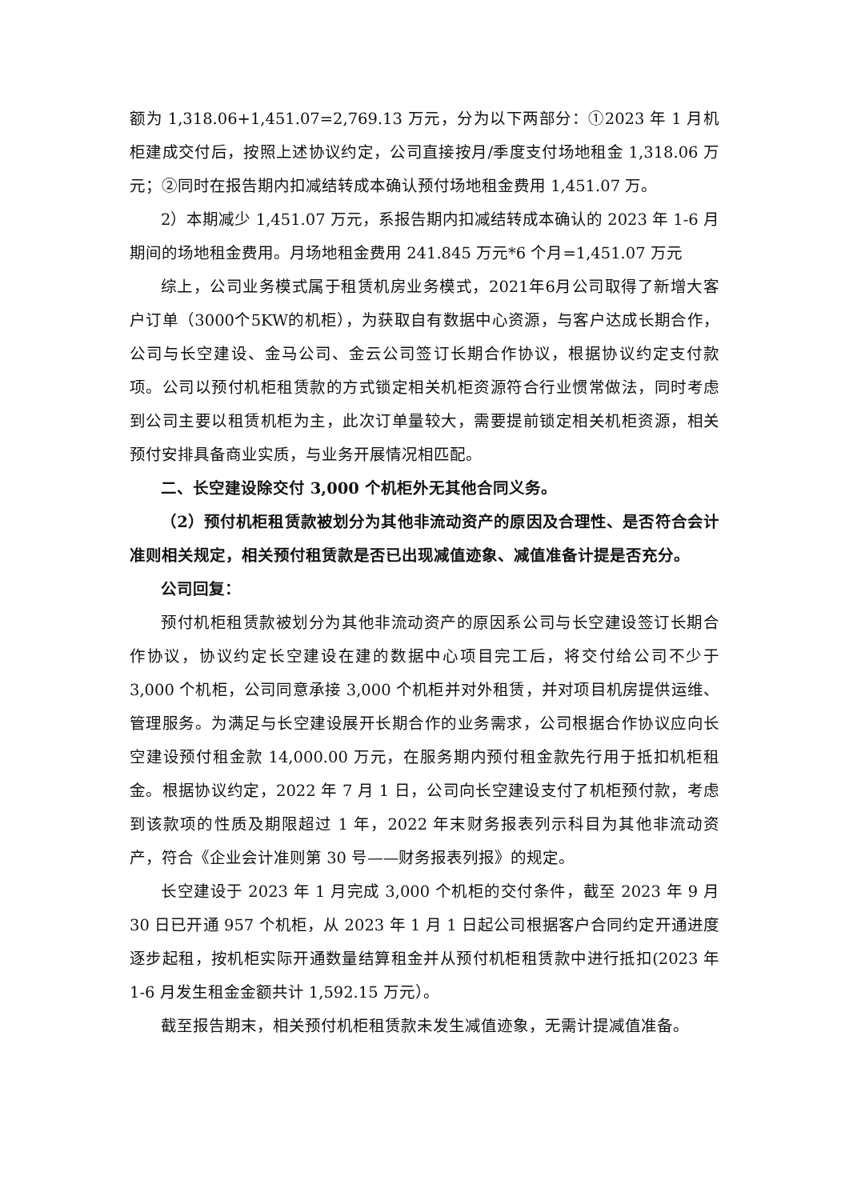额为 1,318.06+1,451.07=2,769.13 万元，分为以下两部分：①2023 年 1 月机柜建成交付后，按照上述协议约定，公司直接按月/季度支付场地租金 1,318.06 万元；②同时在报告期内扣减结转成本确认预付场地租金费用 1,451.07 万。
2）本期减少 1,451.07 万元，系报告期内扣减结转成本确认的 2023 年 1-6 月期间的场地租金费用。月场地租金费用 241.845 万元*6 个月=1,451.07 万元
综上，公司业务模式属于租赁机房业务模式，2021年6月公司取得了新增大客户订单（3000个5KW的机柜），为获取自有数据中心资源，与客户达成长期合作，公司与长空建设、金马公司、金云公司签订长期合作协议，根据协议约定支付款项。公司以预付机柜租赁款的方式锁定相关机柜资源符合行业惯常做法，同时考虑到公司主要以租赁机柜为主，此次订单量较大，需要提前锁定相关机柜资源，相关预付安排具备商业实质，与业务开展情况相匹配。
二、长空建设除交付 3,000 个机柜外无其他合同义务。
（2）预付机柜租赁款被划分为其他非流动资产的原因及合理性、是否符合会计准则相关规定，相关预付租赁款是否已出现减值迹象、减值准备计提是否充分。
公司回复：
预付机柜租赁款被划分为其他非流动资产的原因系公司与长空建设签订长期合作协议，协议约定长空建设在建的数据中心项目完工后，将交付给公司不少于 3,000 个机柜，公司同意承接 3,000 个机柜并对外租赁，并对项目机房提供运维、管理服务。为满足与长空建设展开长期合作的业务需求，公司根据合作协议应向长空建设预付租金款 14,000.00 万元，在服务期内预付租金款先行用于抵扣机柜租金。根据协议约定，2022 年 7 月 1 日，公司向长空建设支付了机柜预付款，考虑到该款项的性质及期限超过 1 年，2022 年末财务报表列示科目为其他非流动资产，符合《企业会计准则第 30 号——财务报表列报》的规定。
长空建设于 2023 年 1 月完成 3,000 个机柜的交付条件，截至 2023 年 9 月 30 日已开通 957 个机柜，从 2023 年 1 月 1 日起公司根据客户合同约定开通进度逐步起租，按机柜实际开通数量结算租金并从预付机柜租赁款中进行抵扣(2023 年 1-6 月发生租金金额共计 1,592.15 万元）。
截至报告期末，相关预付机柜租赁款未发生减值迹象，无需计提减值准备。